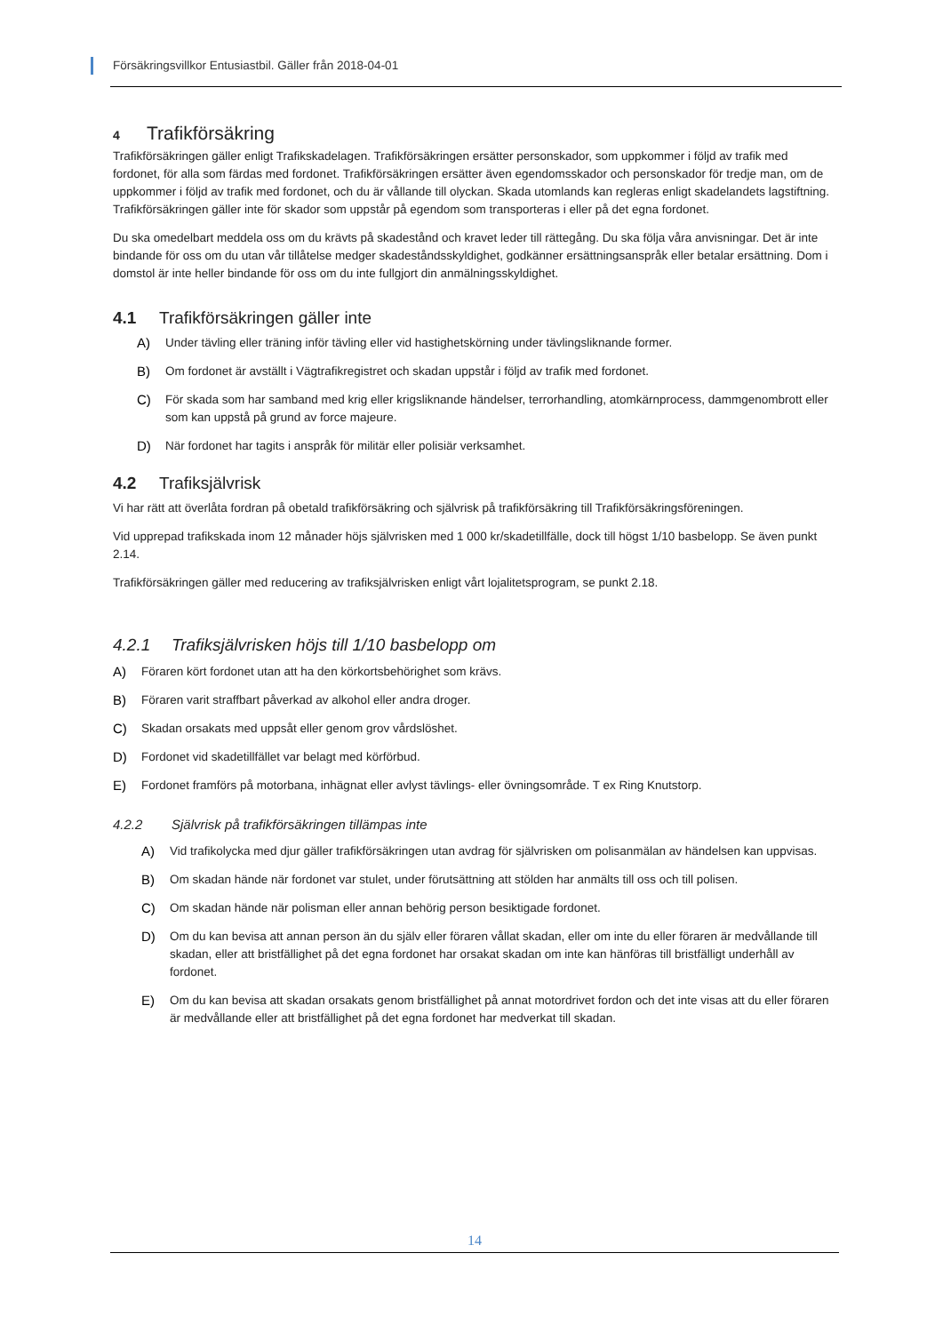Försäkringsvillkor Entusiastbil. Gäller från 2018-04-01
4 Trafikförsäkring
Trafikförsäkringen gäller enligt Trafikskadelagen. Trafikförsäkringen ersätter personskador, som uppkommer i följd av trafik med fordonet, för alla som färdas med fordonet. Trafikförsäkringen ersätter även egendomsskador och personskador för tredje man, om de uppkommer i följd av trafik med fordonet, och du är vållande till olyckan. Skada utomlands kan regleras enligt skadelandets lagstiftning. Trafikförsäkringen gäller inte för skador som uppstår på egendom som transporteras i eller på det egna fordonet.
Du ska omedelbart meddela oss om du krävts på skadestånd och kravet leder till rättegång. Du ska följa våra anvisningar. Det är inte bindande för oss om du utan vår tillåtelse medger skadeståndsskyldighet, godkänner ersättningsanspråk eller betalar ersättning. Dom i domstol är inte heller bindande för oss om du inte fullgjort din anmälningsskyldighet.
4.1 Trafikförsäkringen gäller inte
A) Under tävling eller träning inför tävling eller vid hastighetskörning under tävlingsliknande former.
B) Om fordonet är avställt i Vägtrafikregistret och skadan uppstår i följd av trafik med fordonet.
C) För skada som har samband med krig eller krigsliknande händelser, terrorhandling, atomkärnprocess, dammgenombrott eller som kan uppstå på grund av force majeure.
D) När fordonet har tagits i anspråk för militär eller polisiär verksamhet.
4.2 Trafiksjälvrisk
Vi har rätt att överlåta fordran på obetald trafikförsäkring och självrisk på trafikförsäkring till Trafikförsäkringsföreningen.
Vid upprepad trafikskada inom 12 månader höjs självrisken med 1 000 kr/skadetillfälle, dock till högst 1/10 basbelopp. Se även punkt 2.14.
Trafikförsäkringen gäller med reducering av trafiksjälvrisken enligt vårt lojalitetsprogram, se punkt 2.18.
4.2.1 Trafiksjälvrisken höjs till 1/10 basbelopp om
A) Föraren kört fordonet utan att ha den körkortsbehörighet som krävs.
B) Föraren varit straffbart påverkad av alkohol eller andra droger.
C) Skadan orsakats med uppsåt eller genom grov vårdslöshet.
D) Fordonet vid skadetillfället var belagt med körförbud.
E) Fordonet framförs på motorbana, inhägnat eller avlyst tävlings- eller övningsområde. T ex Ring Knutstorp.
4.2.2 Självrisk på trafikförsäkringen tillämpas inte
A) Vid trafikolycka med djur gäller trafikförsäkringen utan avdrag för självrisken om polisanmälan av händelsen kan uppvisas.
B) Om skadan hände när fordonet var stulet, under förutsättning att stölden har anmälts till oss och till polisen.
C) Om skadan hände när polisman eller annan behörig person besiktigade fordonet.
D) Om du kan bevisa att annan person än du själv eller föraren vållat skadan, eller om inte du eller föraren är medvållande till skadan, eller att bristfällighet på det egna fordonet har orsakat skadan om inte kan hänföras till bristfälligt underhåll av fordonet.
E) Om du kan bevisa att skadan orsakats genom bristfällighet på annat motordrivet fordon och det inte visas att du eller föraren är medvållande eller att bristfällighet på det egna fordonet har medverkat till skadan.
14